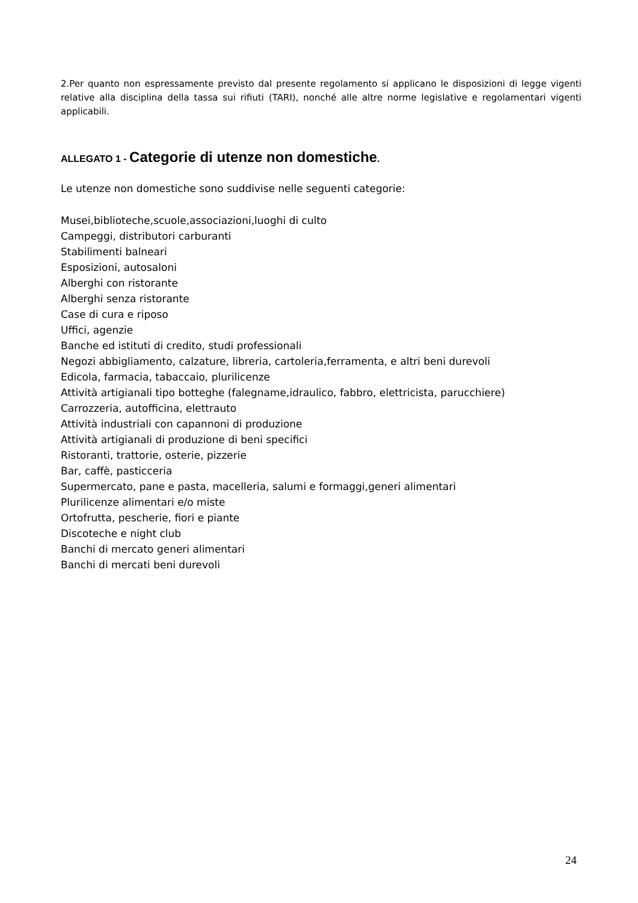2.Per quanto non espressamente previsto dal presente regolamento si applicano le disposizioni di legge vigenti relative alla disciplina della tassa sui rifiuti (TARI), nonché alle altre norme legislative e regolamentari vigenti applicabili.
ALLEGATO 1 - Categorie di utenze non domestiche.
Le utenze non domestiche sono suddivise nelle seguenti categorie:
Musei,biblioteche,scuole,associazioni,luoghi di culto
Campeggi, distributori carburanti
Stabilimenti balneari
Esposizioni, autosaloni
Alberghi con ristorante
Alberghi senza ristorante
Case di cura e riposo
Uffici, agenzie
Banche ed istituti di credito, studi professionali
Negozi abbigliamento, calzature, libreria, cartoleria,ferramenta, e altri beni durevoli
Edicola, farmacia, tabaccaio, plurilicenze
Attività artigianali tipo botteghe (falegname,idraulico, fabbro, elettricista, parucchiere)
Carrozzeria, autofficina, elettrauto
Attività industriali con capannoni di produzione
Attività artigianali di produzione di beni specifici
Ristoranti, trattorie, osterie, pizzerie
Bar, caffè, pasticceria
Supermercato, pane e pasta, macelleria, salumi e formaggi,generi alimentari
Plurilicenze alimentari e/o miste
Ortofrutta, pescherie, fiori e piante
Discoteche e night club
Banchi di mercato generi alimentari
Banchi di mercati beni durevoli
24